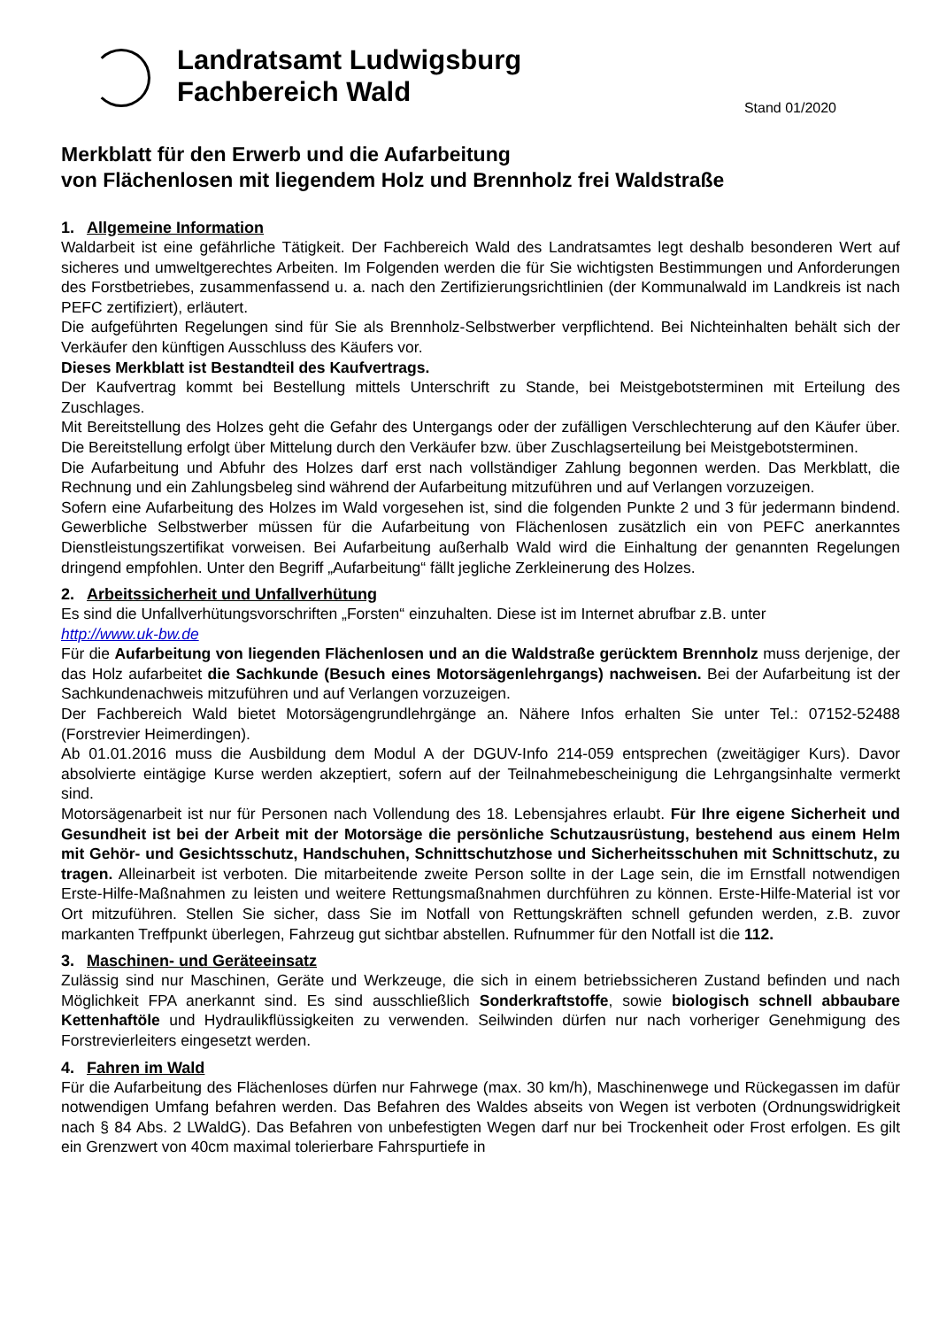Landratsamt Ludwigsburg
Fachbereich Wald
Stand 01/2020
Merkblatt für den Erwerb und die Aufarbeitung
von Flächenlosen mit liegendem Holz und Brennholz frei Waldstraße
1. Allgemeine Information
Waldarbeit ist eine gefährliche Tätigkeit. Der Fachbereich Wald des Landratsamtes legt deshalb besonderen Wert auf sicheres und umweltgerechtes Arbeiten. Im Folgenden werden die für Sie wichtigsten Bestimmungen und Anforderungen des Forstbetriebes, zusammenfassend u. a. nach den Zertifizierungsrichtlinien (der Kommunalwald im Landkreis ist nach PEFC zertifiziert), erläutert.
Die aufgeführten Regelungen sind für Sie als Brennholz-Selbstwerber verpflichtend. Bei Nichteinhalten behält sich der Verkäufer den künftigen Ausschluss des Käufers vor.
Dieses Merkblatt ist Bestandteil des Kaufvertrags.
Der Kaufvertrag kommt bei Bestellung mittels Unterschrift zu Stande, bei Meistgebotsterminen mit Erteilung des Zuschlages.
Mit Bereitstellung des Holzes geht die Gefahr des Untergangs oder der zufälligen Verschlechterung auf den Käufer über. Die Bereitstellung erfolgt über Mittelung durch den Verkäufer bzw. über Zuschlagserteilung bei Meistgebotsterminen.
Die Aufarbeitung und Abfuhr des Holzes darf erst nach vollständiger Zahlung begonnen werden. Das Merkblatt, die Rechnung und ein Zahlungsbeleg sind während der Aufarbeitung mitzuführen und auf Verlangen vorzuzeigen.
Sofern eine Aufarbeitung des Holzes im Wald vorgesehen ist, sind die folgenden Punkte 2 und 3 für jedermann bindend. Gewerbliche Selbstwerber müssen für die Aufarbeitung von Flächenlosen zusätzlich ein von PEFC anerkanntes Dienstleistungszertifikat vorweisen. Bei Aufarbeitung außerhalb Wald wird die Einhaltung der genannten Regelungen dringend empfohlen. Unter den Begriff „Aufarbeitung“ fällt jegliche Zerkleinerung des Holzes.
2. Arbeitssicherheit und Unfallverhütung
Es sind die Unfallverhütungsvorschriften „Forsten“ einzuhalten. Diese ist im Internet abrufbar z.B. unter
http://www.uk-bw.de
Für die Aufarbeitung von liegenden Flächenlosen und an die Waldstraße gerücktem Brennholz muss derjenige, der das Holz aufarbeitet die Sachkunde (Besuch eines Motorsägenlehrgangs) nachweisen. Bei der Aufarbeitung ist der Sachkundenachweis mitzuführen und auf Verlangen vorzuzeigen.
Der Fachbereich Wald bietet Motorsägengrundlehrgänge an. Nähere Infos erhalten Sie unter Tel.: 07152-52488 (Forstrevier Heimerdingen).
Ab 01.01.2016 muss die Ausbildung dem Modul A der DGUV-Info 214-059 entsprechen (zweitägiger Kurs). Davor absolvierte eintägige Kurse werden akzeptiert, sofern auf der Teilnahmebescheinigung die Lehrgangsinhalte vermerkt sind.
Motorsägenarbeit ist nur für Personen nach Vollendung des 18. Lebensjahres erlaubt. Für Ihre eigene Sicherheit und Gesundheit ist bei der Arbeit mit der Motorsäge die persönliche Schutzausrüstung, bestehend aus einem Helm mit Gehör- und Gesichtsschutz, Handschuhen, Schnittschutzhose und Sicherheitsschuhen mit Schnittschutz, zu tragen. Alleinarbeit ist verboten. Die mitarbeitende zweite Person sollte in der Lage sein, die im Ernstfall notwendigen Erste-Hilfe-Maßnahmen zu leisten und weitere Rettungsmaßnahmen durchführen zu können. Erste-Hilfe-Material ist vor Ort mitzuführen. Stellen Sie sicher, dass Sie im Notfall von Rettungskräften schnell gefunden werden, z.B. zuvor markanten Treffpunkt überlegen, Fahrzeug gut sichtbar abstellen. Rufnummer für den Notfall ist die 112.
3. Maschinen- und Geräteeinsatz
Zulässig sind nur Maschinen, Geräte und Werkzeuge, die sich in einem betriebssicheren Zustand befinden und nach Möglichkeit FPA anerkannt sind. Es sind ausschließlich Sonderkraftstoffe, sowie biologisch schnell abbaubare Kettenhaftöle und Hydraulikflüssigkeiten zu verwenden. Seilwinden dürfen nur nach vorheriger Genehmigung des Forstrevierleiters eingesetzt werden.
4. Fahren im Wald
Für die Aufarbeitung des Flächenloses dürfen nur Fahrwege (max. 30 km/h), Maschinenwege und Rückegassen im dafür notwendigen Umfang befahren werden. Das Befahren des Waldes abseits von Wegen ist verboten (Ordnungswidrigkeit nach § 84 Abs. 2 LWaldG). Das Befahren von unbefestigten Wegen darf nur bei Trockenheit oder Frost erfolgen. Es gilt ein Grenzwert von 40cm maximal tolerierbare Fahrspurtiefe in